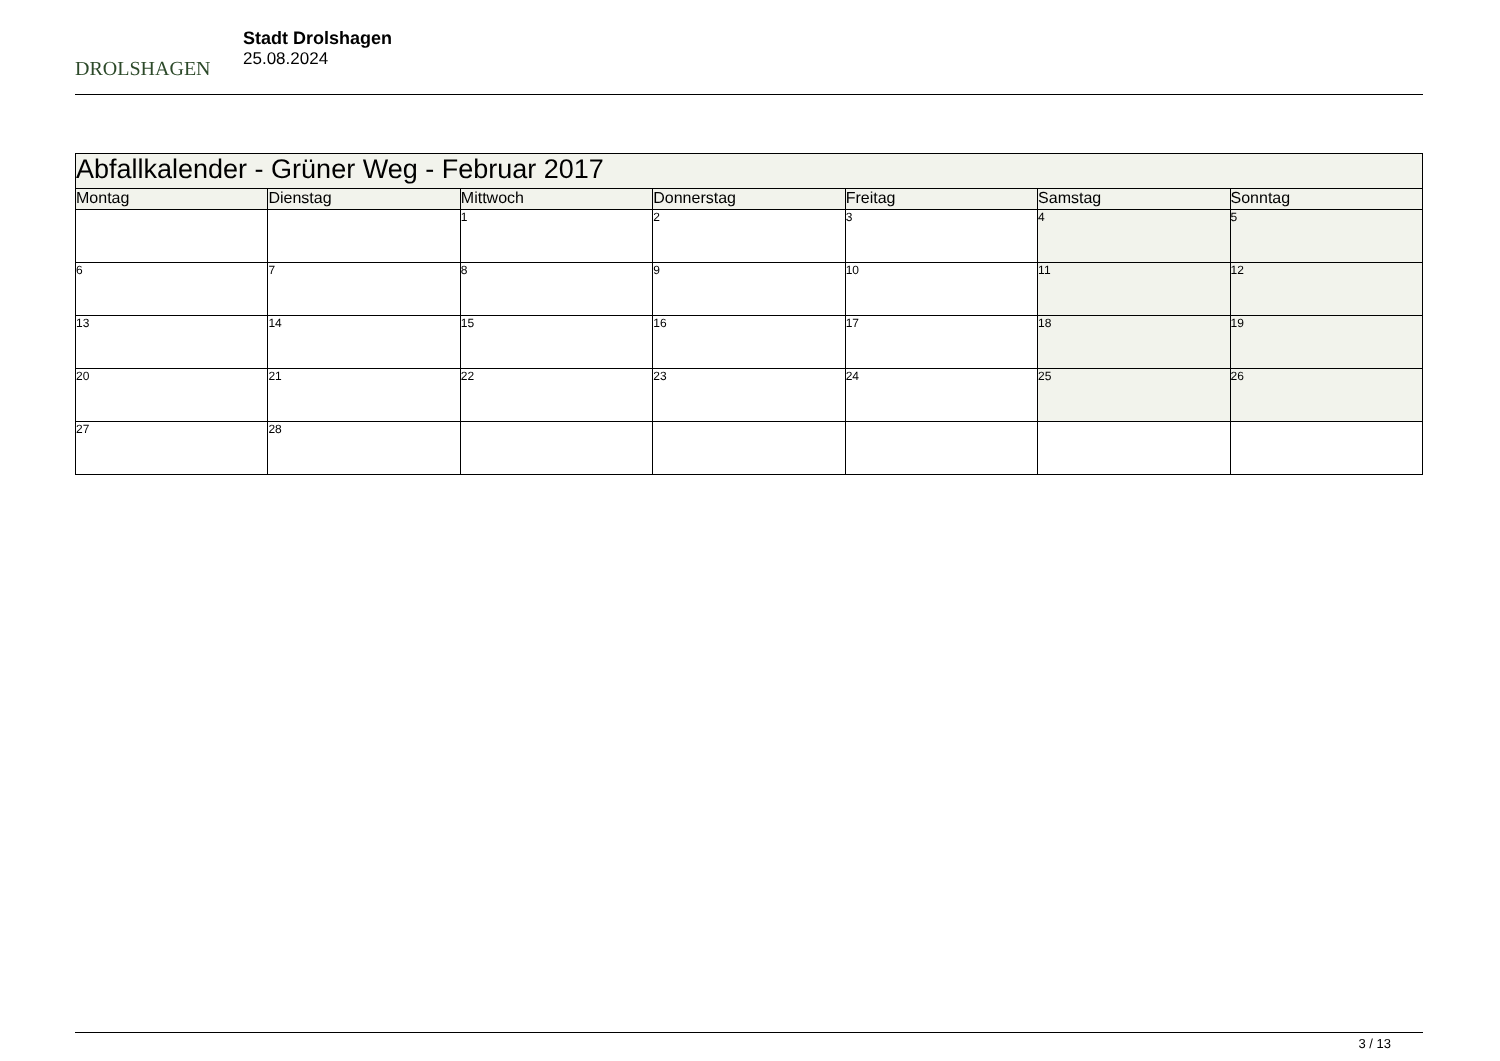DROLSHAGEN
Stadt Drolshagen
25.08.2024
| Abfallkalender - Grüner Weg - Februar 2017 | | | | | | |
| Montag | Dienstag | Mittwoch | Donnerstag | Freitag | Samstag | Sonntag |
| | | 1 | 2 | 3 | 4 | 5 |
| 6 | 7 | 8 | 9 | 10 | 11 | 12 |
| 13 | 14 | 15 | 16 | 17 | 18 | 19 |
| 20 | 21 | 22 | 23 | 24 | 25 | 26 |
| 27 | 28 | | | | | |
3 / 13